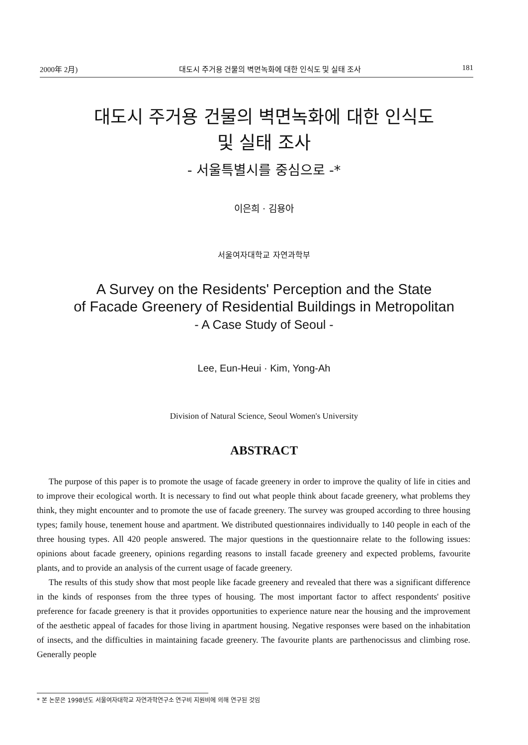2000年 2月) 대도시 주거용 건물의 벽면녹화에 대한 인식도 및 실태 조사 181
대도시 주거용 건물의 벽면녹화에 대한 인식도
및 실태 조사
- 서울특별시를 중심으로 -*
이은희 · 김용아
서울여자대학교 자연과학부
A Survey on the Residents' Perception and the State
of Facade Greenery of Residential Buildings in Metropolitan
- A Case Study of Seoul -
Lee, Eun-Heui · Kim, Yong-Ah
Division of Natural Science, Seoul Women's University
ABSTRACT
The purpose of this paper is to promote the usage of facade greenery in order to improve the quality of life in cities and to improve their ecological worth. It is necessary to find out what people think about facade greenery, what problems they think, they might encounter and to promote the use of facade greenery. The survey was grouped according to three housing types; family house, tenement house and apartment. We distributed questionnaires individually to 140 people in each of the three housing types. All 420 people answered. The major questions in the questionnaire relate to the following issues: opinions about facade greenery, opinions regarding reasons to install facade greenery and expected problems, favourite plants, and to provide an analysis of the current usage of facade greenery.
The results of this study show that most people like facade greenery and revealed that there was a significant difference in the kinds of responses from the three types of housing. The most important factor to affect respondents' positive preference for facade greenery is that it provides opportunities to experience nature near the housing and the improvement of the aesthetic appeal of facades for those living in apartment housing. Negative responses were based on the inhabitation of insects, and the difficulties in maintaining facade greenery. The favourite plants are parthenocissus and climbing rose. Generally people
* 본 논문은 1998년도 서울여자대학교 자연과학연구소 연구비 지원비에 의해 연구된 것임